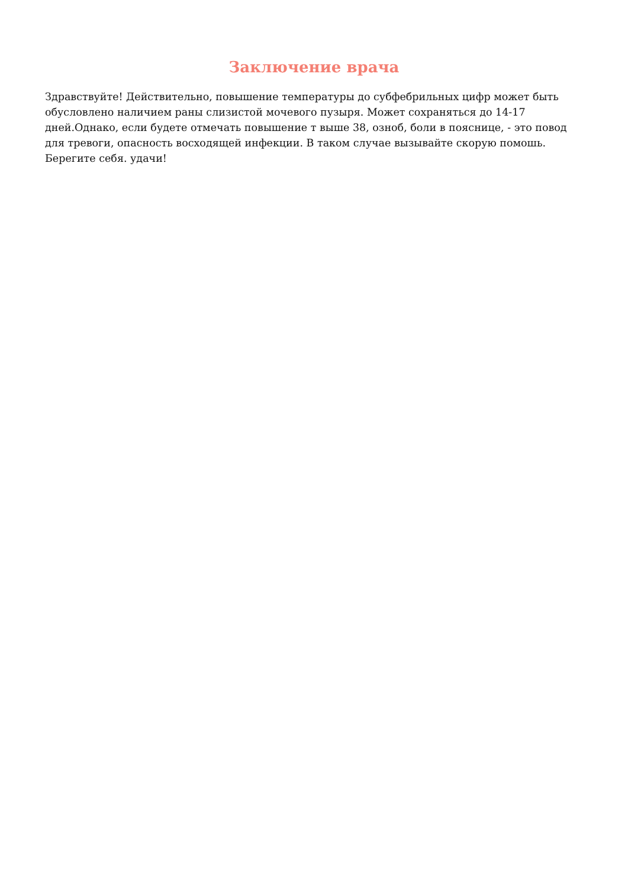Заключение врача
Здравствуйте! Действительно, повышение температуры до субфебрильных цифр может быть обусловлено наличием раны слизистой мочевого пузыря. Может сохраняться до 14-17 дней.Однако, если будете отмечать повышение т выше 38, озноб, боли в пояснице, - это повод для тревоги, опасность восходящей инфекции. В таком случае вызывайте скорую помошь. Берегите себя. удачи!